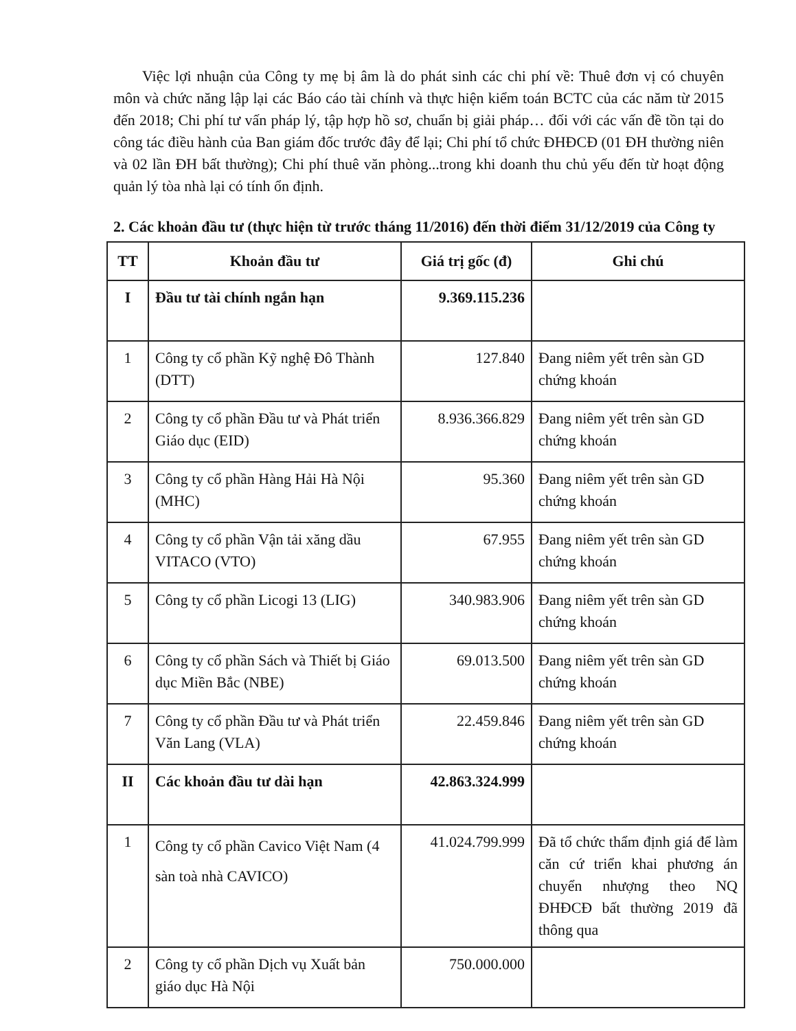Việc lợi nhuận của Công ty mẹ bị âm là do phát sinh các chi phí về: Thuê đơn vị có chuyên môn và chức năng lập lại các Báo cáo tài chính và thực hiện kiểm toán BCTC của các năm từ 2015 đến 2018; Chi phí tư vấn pháp lý, tập hợp hồ sơ, chuẩn bị giải pháp… đối với các vấn đề tồn tại do công tác điều hành của Ban giám đốc trước đây để lại; Chi phí tổ chức ĐHĐCĐ (01 ĐH thường niên và 02 lần ĐH bất thường); Chi phí thuê văn phòng...trong khi doanh thu chủ yếu đến từ hoạt động quản lý tòa nhà lại có tính ổn định.
2. Các khoản đầu tư (thực hiện từ trước tháng 11/2016) đến thời điểm 31/12/2019 của Công ty
| TT | Khoản đầu tư | Giá trị gốc (đ) | Ghi chú |
| --- | --- | --- | --- |
| I | Đầu tư tài chính ngắn hạn | 9.369.115.236 | |
| 1 | Công ty cổ phần Kỹ nghệ Đô Thành (DTT) | 127.840 | Đang niêm yết trên sàn GD chứng khoán |
| 2 | Công ty cổ phần Đầu tư và Phát triển Giáo dục (EID) | 8.936.366.829 | Đang niêm yết trên sàn GD chứng khoán |
| 3 | Công ty cổ phần Hàng Hải Hà Nội (MHC) | 95.360 | Đang niêm yết trên sàn GD chứng khoán |
| 4 | Công ty cổ phần Vận tải xăng dầu VITACO (VTO) | 67.955 | Đang niêm yết trên sàn GD chứng khoán |
| 5 | Công ty cổ phần Licogi 13 (LIG) | 340.983.906 | Đang niêm yết trên sàn GD chứng khoán |
| 6 | Công ty cổ phần Sách và Thiết bị Giáo dục Miền Bắc (NBE) | 69.013.500 | Đang niêm yết trên sàn GD chứng khoán |
| 7 | Công ty cổ phần Đầu tư và Phát triển Văn Lang (VLA) | 22.459.846 | Đang niêm yết trên sàn GD chứng khoán |
| II | Các khoản đầu tư dài hạn | 42.863.324.999 | |
| 1 | Công ty cổ phần Cavico Việt Nam (4 sàn toà nhà CAVICO) | 41.024.799.999 | Đã tổ chức thẩm định giá để làm căn cứ triển khai phương án chuyển nhượng theo NQ ĐHĐCĐ bất thường 2019 đã thông qua |
| 2 | Công ty cổ phần Dịch vụ Xuất bản giáo dục Hà Nội | 750.000.000 | |